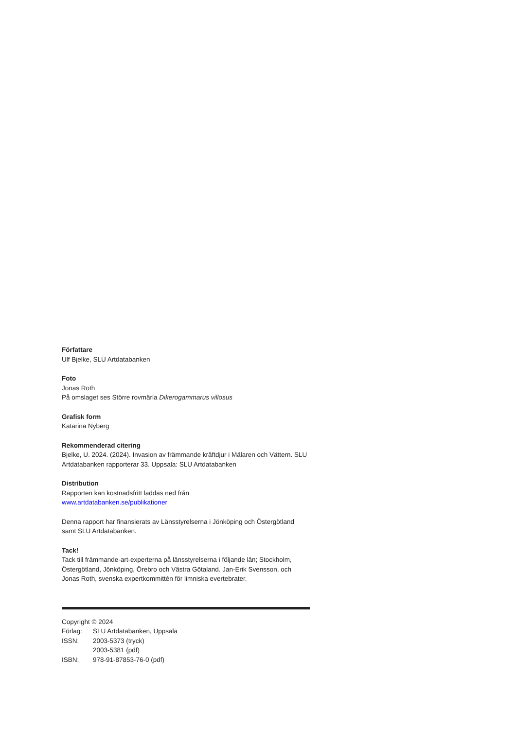Författare
Ulf Bjelke, SLU Artdatabanken
Foto
Jonas Roth
På omslaget ses Större rovmärla Dikerogammarus villosus
Grafisk form
Katarina Nyberg
Rekommenderad citering
Bjelke, U. 2024. (2024). Invasion av främmande kräftdjur i Mälaren och Vättern. SLU Artdatabanken rapporterar 33. Uppsala: SLU Artdatabanken
Distribution
Rapporten kan kostnadsfritt laddas ned från
www.artdatabanken.se/publikationer
Denna rapport har finansierats av Länsstyrelserna i Jönköping och Östergötland samt SLU Artdatabanken.
Tack!
Tack till främmande-art-experterna på länsstyrelserna i följande län; Stockholm, Östergötland, Jönköping, Örebro och Västra Götaland. Jan-Erik Svensson, och Jonas Roth, svenska expertkommittén för limniska evertebrater.
Copyright © 2024
Förlag: SLU Artdatabanken, Uppsala
ISSN: 2003-5373 (tryck)
2003-5381 (pdf)
ISBN: 978-91-87853-76-0 (pdf)